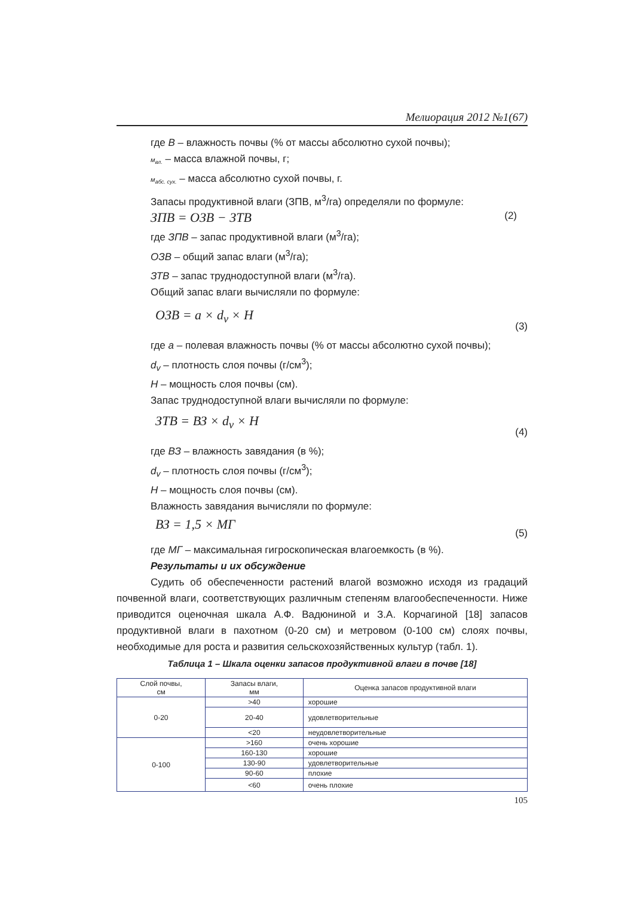Мелиорация 2012 №1(67)
где В – влажность почвы (% от массы абсолютно сухой почвы);
м<sub>вл.</sub> – масса влажной почвы, г;
м<sub>абс. сух.</sub> – масса абсолютно сухой почвы, г.
Запасы продуктивной влаги (ЗПВ, м<sup>3</sup>/га) определяли по формуле:
ЗПВ = ОЗВ − ЗТВ (2)
где ЗПВ – запас продуктивной влаги (м<sup>3</sup>/га);
ОЗВ – общий запас влаги (м<sup>3</sup>/га);
ЗТВ – запас труднодоступной влаги (м<sup>3</sup>/га).
Общий запас влаги вычисляли по формуле:
ОЗВ = a × d<sub>v</sub> × H (3)
где а – полевая влажность почвы (% от массы абсолютно сухой почвы);
d<sub>v</sub> – плотность слоя почвы (г/см<sup>3</sup>);
Н – мощность слоя почвы (см).
Запас труднодоступной влаги вычисляли по формуле:
ЗТВ = ВЗ × d<sub>v</sub> × H (4)
где ВЗ – влажность завядания (в %);
d<sub>v</sub> – плотность слоя почвы (г/см<sup>3</sup>);
Н – мощность слоя почвы (см).
Влажность завядания вычисляли по формуле:
ВЗ = 1,5 × МГ (5)
где МГ – максимальная гигроскопическая влагоемкость (в %).
Результаты и их обсуждение
Судить об обеспеченности растений влагой возможно исходя из градаций почвенной влаги, соответствующих различным степеням влагообеспеченности. Ниже приводится оценочная шкала А.Ф. Вадюниной и З.А. Корчагиной [18] запасов продуктивной влаги в пахотном (0-20 см) и метровом (0-100 см) слоях почвы, необходимые для роста и развития сельскохозяйственных культур (табл. 1).
Таблица 1 – Шкала оценки запасов продуктивной влаги в почве [18]
| Слой почвы, см | Запасы влаги, мм | Оценка запасов продуктивной влаги |
| --- | --- | --- |
| 0-20 | >40 | хорошие |
| | 20-40 | удовлетворительные |
| | <20 | неудовлетворительные |
| 0-100 | >160 | очень хорошие |
| | 160-130 | хорошие |
| | 130-90 | удовлетворительные |
| | 90-60 | плохие |
| | <60 | очень плохие |
105